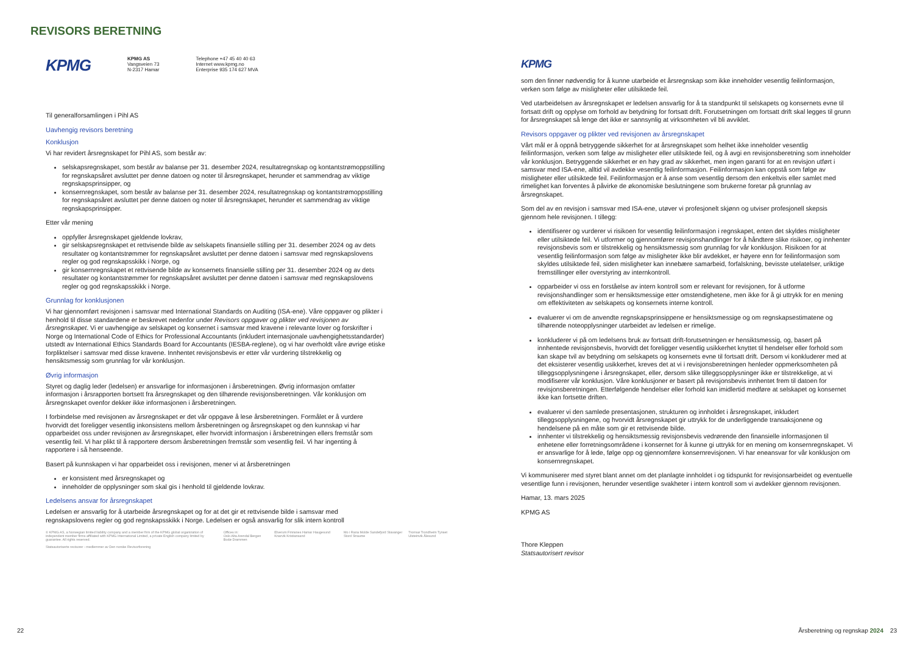REVISORS BERETNING
KPMG
KPMG AS
Vangsveien 73
N-2317 Hamar
Telephone +47 45 40 40 63
Internet www.kpmg.no
Enterprise 935 174 627 MVA
Til generalforsamlingen i Pihl AS
Uavhengig revisors beretning
Konklusjon
Vi har revidert årsregnskapet for Pihl AS, som består av:
selskapsregnskapet, som består av balanse per 31. desember 2024, resultatregnskap og kontantstrømoppstilling for regnskapsåret avsluttet per denne datoen og noter til årsregnskapet, herunder et sammendrag av viktige regnskapsprinsipper, og
konsernregnskapet, som består av balanse per 31. desember 2024, resultatregnskap og kontantstrømoppstilling for regnskapsåret avsluttet per denne datoen og noter til årsregnskapet, herunder et sammendrag av viktige regnskapsprinsipper.
Etter vår mening
oppfyller årsregnskapet gjeldende lovkrav,
gir selskapsregnskapet et rettvisende bilde av selskapets finansielle stilling per 31. desember 2024 og av dets resultater og kontantstrømmer for regnskapsåret avsluttet per denne datoen i samsvar med regnskapslovens regler og god regnskapsskikk i Norge, og
gir konsernregnskapet et rettvisende bilde av konsernets finansielle stilling per 31. desember 2024 og av dets resultater og kontantstrømmer for regnskapsåret avsluttet per denne datoen i samsvar med regnskapslovens regler og god regnskapsskikk i Norge.
Grunnlag for konklusjonen
Vi har gjennomført revisjonen i samsvar med International Standards on Auditing (ISA-ene). Våre oppgaver og plikter i henhold til disse standardene er beskrevet nedenfor under Revisors oppgaver og plikter ved revisjonen av årsregnskapet. Vi er uavhengige av selskapet og konsernet i samsvar med kravene i relevante lover og forskrifter i Norge og International Code of Ethics for Professional Accountants (inkludert internasjonale uavhengighetsstandarder) utstedt av International Ethics Standards Board for Accountants (IESBA-reglene), og vi har overholdt våre øvrige etiske forpliktelser i samsvar med disse kravene. Innhentet revisjonsbevis er etter vår vurdering tilstrekkelig og hensiktsmessig som grunnlag for vår konklusjon.
Øvrig informasjon
Styret og daglig leder (ledelsen) er ansvarlige for informasjonen i årsberetningen. Øvrig informasjon omfatter informasjon i årsrapporten bortsett fra årsregnskapet og den tilhørende revisjonsberetningen. Vår konklusjon om årsregnskapet ovenfor dekker ikke informasjonen i årsberetningen.
I forbindelse med revisjonen av årsregnskapet er det vår oppgave å lese årsberetningen. Formålet er å vurdere hvorvidt det foreligger vesentlig inkonsistens mellom årsberetningen og årsregnskapet og den kunnskap vi har opparbeidet oss under revisjonen av årsregnskapet, eller hvorvidt informasjon i årsberetningen ellers fremstår som vesentlig feil. Vi har plikt til å rapportere dersom årsberetningen fremstår som vesentlig feil. Vi har ingenting å rapportere i så henseende.
Basert på kunnskapen vi har opparbeidet oss i revisjonen, mener vi at årsberetningen
er konsistent med årsregnskapet og
inneholder de opplysninger som skal gis i henhold til gjeldende lovkrav.
Ledelsens ansvar for årsregnskapet
Ledelsen er ansvarlig for å utarbeide årsregnskapet og for at det gir et rettvisende bilde i samsvar med regnskapslovens regler og god regnskapsskikk i Norge. Ledelsen er også ansvarlig for slik intern kontroll
© KPMG AS, a Norwegian limited liability company and a member firm of the KPMG global organization of independent member firms affiliated with KPMG International Limited, a private English company limited by guarantee. All rights reserved.
Statsautoriserte revisorer - medlemmer av Den norske Revisorforening
Offices in:
Oslo Alta Arendal Bergen Bodø Drammen
Elverum Finnsnes Hamar Haugesund Knarvik Kristiansand
Mo i Rana Molde Sandefjord Stavanger Stord Straume
Tromsø Trondheim Tynset Ulsteinvik Ålesund
KPMG
som den finner nødvendig for å kunne utarbeide et årsregnskap som ikke inneholder vesentlig feilinformasjon, verken som følge av misligheter eller utilsiktede feil.
Ved utarbeidelsen av årsregnskapet er ledelsen ansvarlig for å ta standpunkt til selskapets og konsernets evne til fortsatt drift og opplyse om forhold av betydning for fortsatt drift. Forutsetningen om fortsatt drift skal legges til grunn for årsregnskapet så lenge det ikke er sannsynlig at virksomheten vil bli avviklet.
Revisors oppgaver og plikter ved revisjonen av årsregnskapet
Vårt mål er å oppnå betryggende sikkerhet for at årsregnskapet som helhet ikke inneholder vesentlig feilinformasjon, verken som følge av misligheter eller utilsiktede feil, og å avgi en revisjonsberetning som inneholder vår konklusjon. Betryggende sikkerhet er en høy grad av sikkerhet, men ingen garanti for at en revisjon utført i samsvar med ISA-ene, alltid vil avdekke vesentlig feilinformasjon. Feilinformasjon kan oppstå som følge av misligheter eller utilsiktede feil. Feilinformasjon er å anse som vesentlig dersom den enkeltvis eller samlet med rimelighet kan forventes å påvirke de økonomiske beslutningene som brukerne foretar på grunnlag av årsregnskapet.
Som del av en revisjon i samsvar med ISA-ene, utøver vi profesjonelt skjønn og utviser profesjonell skepsis gjennom hele revisjonen. I tillegg:
identifiserer og vurderer vi risikoen for vesentlig feilinformasjon i regnskapet, enten det skyldes misligheter eller utilsiktede feil. Vi utformer og gjennomfører revisjonshandlinger for å håndtere slike risikoer, og innhenter revisjonsbevis som er tilstrekkelig og hensiktsmessig som grunnlag for vår konklusjon. Risikoen for at vesentlig feilinformasjon som følge av misligheter ikke blir avdekket, er høyere enn for feilinformasjon som skyldes utilsiktede feil, siden misligheter kan innebære samarbeid, forfalskning, bevisste utelatelser, uriktige fremstillinger eller overstyring av internkontroll.
opparbeider vi oss en forståelse av intern kontroll som er relevant for revisjonen, for å utforme revisjonshandlinger som er hensiktsmessige etter omstendighetene, men ikke for å gi uttrykk for en mening om effektiviteten av selskapets og konsernets interne kontroll.
evaluerer vi om de anvendte regnskapsprinsippene er hensiktsmessige og om regnskapsestimatene og tilhørende noteopplysninger utarbeidet av ledelsen er rimelige.
konkluderer vi på om ledelsens bruk av fortsatt drift-forutsetningen er hensiktsmessig, og, basert på innhentede revisjonsbevis, hvorvidt det foreligger vesentlig usikkerhet knyttet til hendelser eller forhold som kan skape tvil av betydning om selskapets og konsernets evne til fortsatt drift. Dersom vi konkluderer med at det eksisterer vesentlig usikkerhet, kreves det at vi i revisjonsberetningen henleder oppmerksomheten på tilleggsopplysningene i årsregnskapet, eller, dersom slike tilleggsopplysninger ikke er tilstrekkelige, at vi modifiserer vår konklusjon. Våre konklusjoner er basert på revisjonsbevis innhentet frem til datoen for revisjonsberetningen. Etterfølgende hendelser eller forhold kan imidlertid medføre at selskapet og konsernet ikke kan fortsette driften.
evaluerer vi den samlede presentasjonen, strukturen og innholdet i årsregnskapet, inkludert tilleggsopplysningene, og hvorvidt årsregnskapet gir uttrykk for de underliggende transaksjonene og hendelsene på en måte som gir et rettvisende bilde.
innhenter vi tilstrekkelig og hensiktsmessig revisjonsbevis vedrørende den finansielle informasjonen til enhetene eller forretningsområdene i konsernet for å kunne gi uttrykk for en mening om konsernregnskapet. Vi er ansvarlige for å lede, følge opp og gjennomføre konsernrevisjonen. Vi har eneansvar for vår konklusjon om konsernregnskapet.
Vi kommuniserer med styret blant annet om det planlagte innholdet i og tidspunkt for revisjonsarbeidet og eventuelle vesentlige funn i revisjonen, herunder vesentlige svakheter i intern kontroll som vi avdekker gjennom revisjonen.
Hamar, 13. mars 2025
KPMG AS
Thore Kleppen
Statsautorisert revisor
22
Årsberetning og regnskap 2024 23